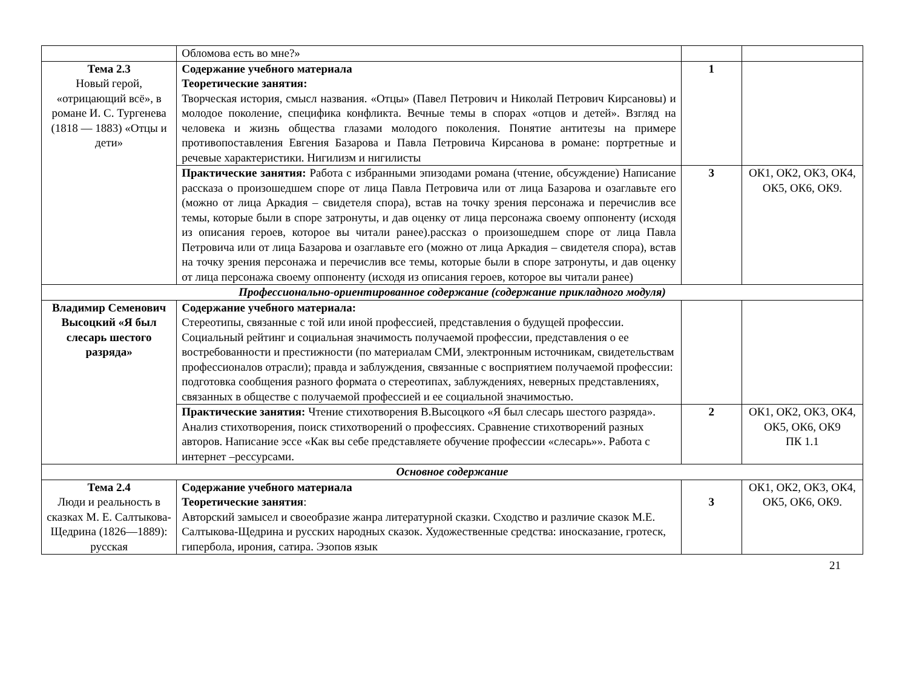| | Обломова есть во мне?» | | |
| Тема 2.3 Новый герой, «отрицающий всё», в романе И. С. Тургенева (1818 — 1883) «Отцы и дети» | Содержание учебного материала Теоретические занятия: Творческая история, смысл названия. «Отцы» (Павел Петрович и Николай Петрович Кирсановы) и молодое поколение, специфика конфликта. Вечные темы в спорах «отцов и детей». Взгляд на человека и жизнь общества глазами молодого поколения. Понятие антитезы на примере противопоставления Евгения Базарова и Павла Петровича Кирсанова в романе: портретные и речевые характеристики. Нигилизм и нигилисты | 1 | |
| | Практические занятия: Работа с избранными эпизодами романа (чтение, обсуждение) Написание рассказа о произошедшем споре от лица Павла Петровича или от лица Базарова и озаглавьте его (можно от лица Аркадия – свидетеля спора), встав на точку зрения персонажа и перечислив все темы, которые были в споре затронуты, и дав оценку от лица персонажа своему оппоненту (исходя из описания героев, которое вы читали ранее).рассказ о произошедшем споре от лица Павла Петровича или от лица Базарова и озаглавьте его (можно от лица Аркадия – свидетеля спора), встав на точку зрения персонажа и перечислив все темы, которые были в споре затронуты, и дав оценку от лица персонажа своему оппоненту (исходя из описания героев, которое вы читали ранее) | 3 | ОК1, ОК2, ОК3, ОК4, ОК5, ОК6, ОК9. |
| Профессионально-ориентированное содержание (содержание прикладного модуля) | | | |
| Владимир Семенович Высоцкий «Я был слесарь шестого разряда» | Содержание учебного материала: Стереотипы, связанные с той или иной профессией, представления о будущей профессии. Социальный рейтинг и социальная значимость получаемой профессии, представления о ее востребованности и престижности (по материалам СМИ, электронным источникам, свидетельствам профессионалов отрасли); правда и заблуждения, связанные с восприятием получаемой профессии: подготовка сообщения разного формата о стереотипах, заблуждениях, неверных представлениях, связанных в обществе с получаемой профессией и ее социальной значимостью. | | |
| | Практические занятия: Чтение стихотворения В.Высоцкого «Я был слесарь шестого разряда». Анализ стихотворения, поиск стихотворений о профессиях. Сравнение стихотворений разных авторов. Написание эссе «Как вы себе представляете обучение профессии «слесарь»». Работа с интернет –рессурсами. | 2 | ОК1, ОК2, ОК3, ОК4, ОК5, ОК6, ОК9 ПК 1.1 |
| Основное содержание | | | |
| Тема 2.4 Люди и реальность в сказках М. Е. Салтыкова-Щедрина (1826—1889): русская | Содержание учебного материала Теоретические занятия : Авторский замысел и своеобразие жанра литературной сказки. Сходство и различие сказок М.Е. Салтыкова-Щедрина и русских народных сказок. Художественные средства: иносказание, гротеск, гипербола, ирония, сатира. Эзопов язык | 3 | ОК1, ОК2, ОК3, ОК4, ОК5, ОК6, ОК9. |
21